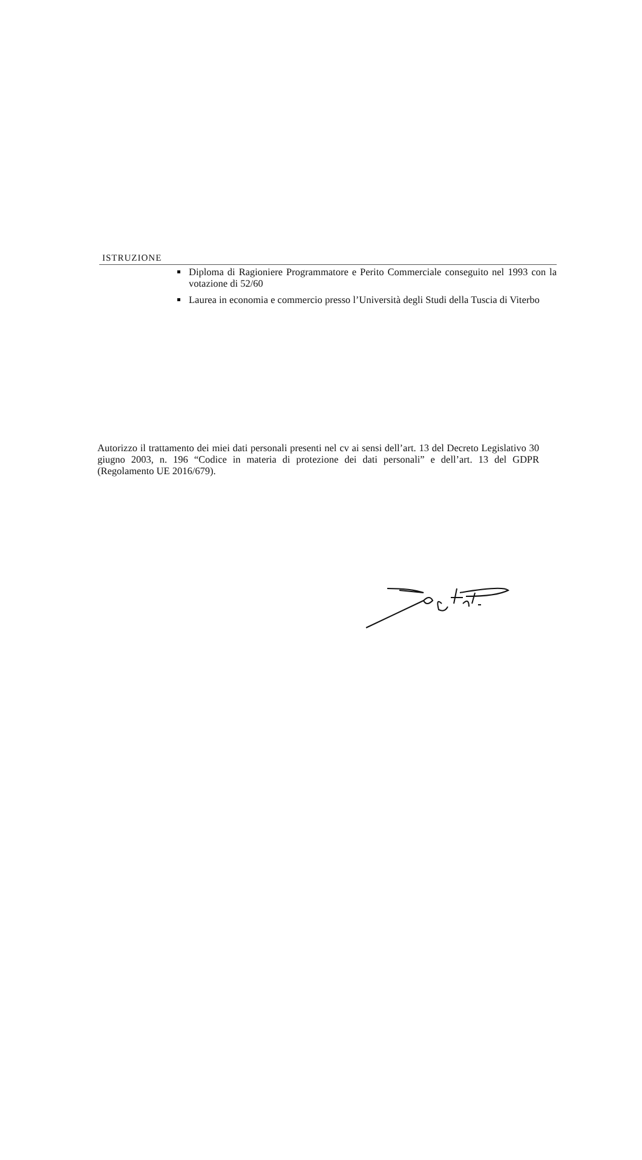ISTRUZIONE
Diploma di Ragioniere Programmatore e Perito Commerciale conseguito nel 1993 con la votazione di 52/60
Laurea in economia e commercio presso l’Università degli Studi della Tuscia di Viterbo
Autorizzo il trattamento dei miei dati personali presenti nel cv ai sensi dell’art. 13 del Decreto Legislativo 30 giugno 2003, n. 196 “Codice in materia di protezione dei dati personali” e dell’art. 13 del GDPR (Regolamento UE 2016/679).